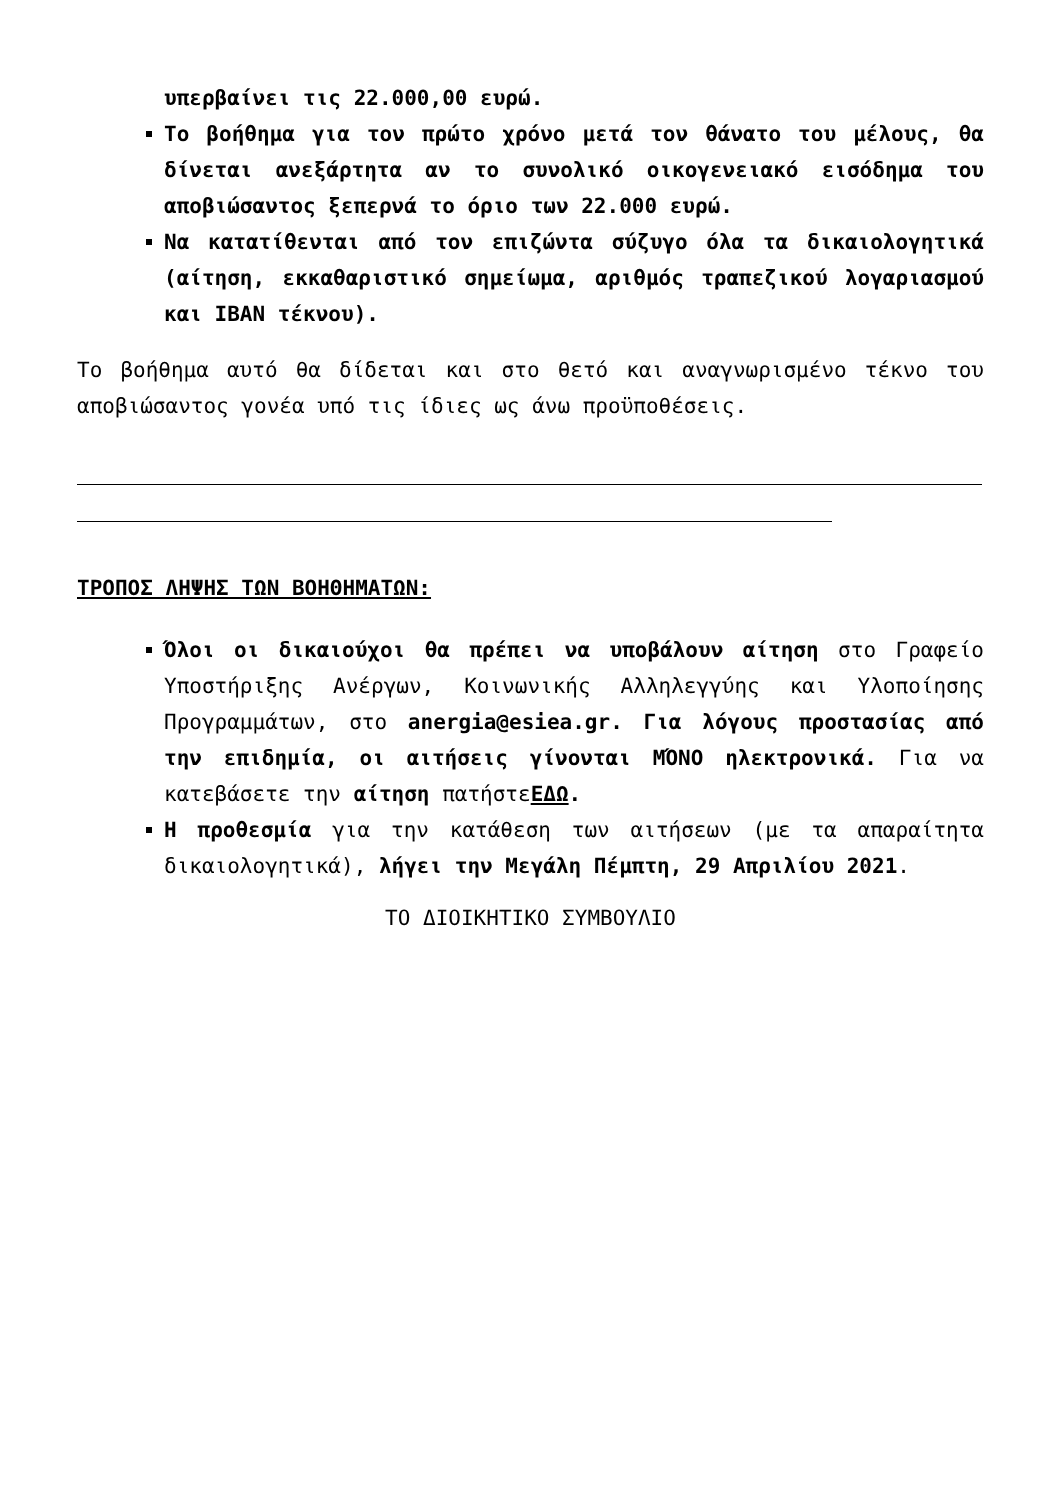υπερβαίνει τις 22.000,00 ευρώ.
Το βοήθημα για τον πρώτο χρόνο μετά τον θάνατο του μέλους, θα δίνεται ανεξάρτητα αν το συνολικό οικογενειακό εισόδημα του αποβιώσαντος ξεπερνά το όριο των 22.000 ευρώ.
Να κατατίθενται από τον επιζώντα σύζυγο όλα τα δικαιολογητικά (αίτηση, εκκαθαριστικό σημείωμα, αριθμός τραπεζικού λογαριασμού και IBAN τέκνου).
Το βοήθημα αυτό θα δίδεται και στο θετό και αναγνωρισμένο τέκνο του αποβιώσαντος γονέα υπό τις ίδιες ως άνω προϋποθέσεις.
ΤΡΟΠΟΣ ΛΗΨΗΣ ΤΩΝ ΒΟΗΘΗΜΑΤΩΝ:
Όλοι οι δικαιούχοι θα πρέπει να υποβάλουν αίτηση στο Γραφείο Υποστήριξης Ανέργων, Κοινωνικής Αλληλεγγύης και Υλοποίησης Προγραμμάτων, στο anergia@esiea.gr. Για λόγους προστασίας από την επιδημία, οι αιτήσεις γίνονται ΜΌΝΟ ηλεκτρονικά. Για να κατεβάσετε την αίτηση πατήστεΕΔΩ.
Η προθεσμία για την κατάθεση των αιτήσεων (με τα απαραίτητα δικαιολογητικά), λήγει την Μεγάλη Πέμπτη, 29 Απριλίου 2021.
ΤΟ ΔΙΟΙΚΗΤΙΚΟ ΣΥΜΒΟΥΛΙΟ